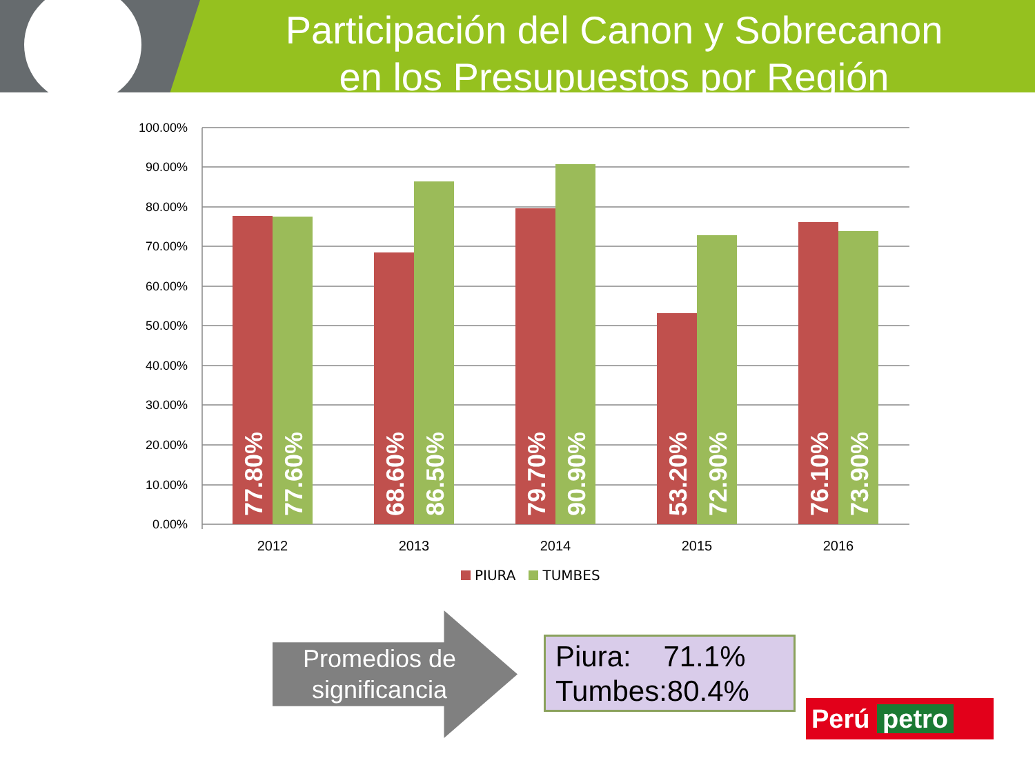Participación del Canon y Sobrecanon
en los Presupuestos por Región
100.00%
90.00%
80.00%
70.00%
60.00%
50.00%
40.00%
30.00%
20.00%
10.00%
0.00%
77.80%
77.60%
68.60%
86.50%
79.70%
90.90%
53.20%
72.90%
76.10%
73.90%
2012
2013
2014
2015
2016
PIURA TUMBES
Promedios de significancia
Piura: 71.1%
Tumbes:80.4%
Perú petro